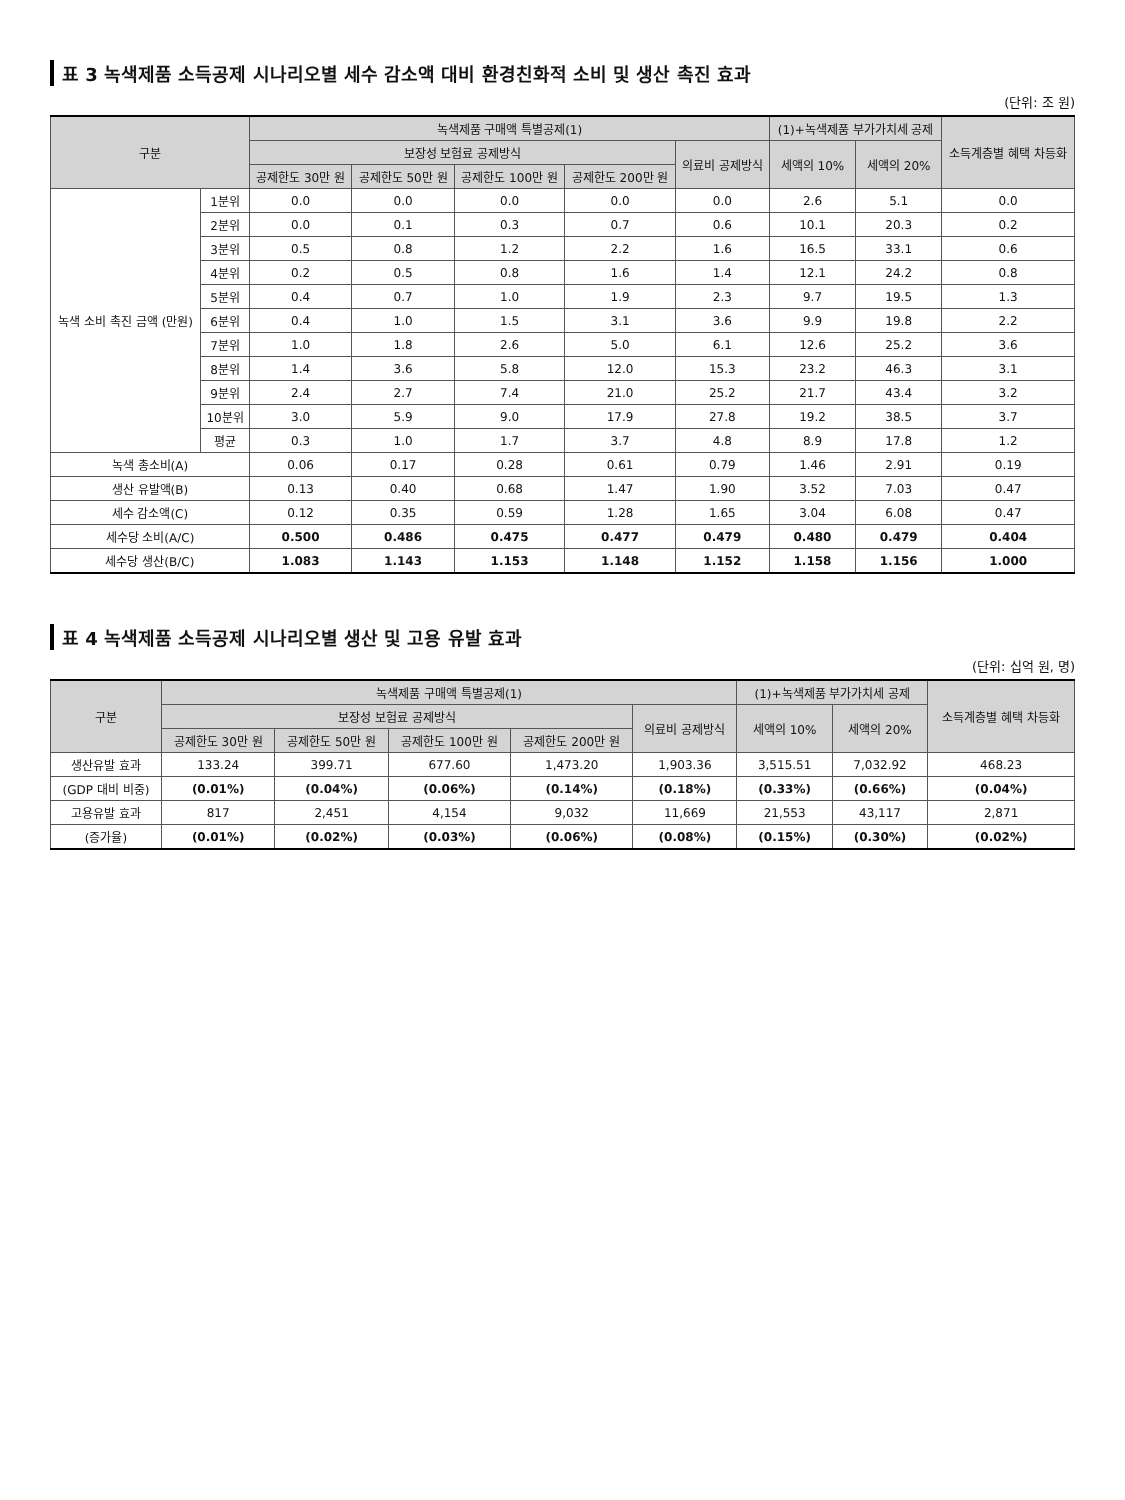표 3 녹색제품 소득공제 시나리오별 세수 감소액 대비 환경친화적 소비 및 생산 촉진 효과
(단위: 조 원)
| 구분 | | 녹색제품 구매액 특별공제(1) | | | | | (1)+녹색제품 부가가치세 공제 | | 소득계층별 혜택 차등화 |
| --- | --- | --- | --- | --- | --- | --- | --- | --- | --- |
| | | 보장성 보험료 공제방식 | | | | 의료비 공제방식 | 세액의 10% | 세액의 20% | |
| | | 공제한도 30만 원 | 공제한도 50만 원 | 공제한도 100만 원 | 공제한도 200만 원 | | | | |
| 녹색 소비 촉진 금액 (만원) | 1분위 | 0.0 | 0.0 | 0.0 | 0.0 | 0.0 | 2.6 | 5.1 | 0.0 |
| | 2분위 | 0.0 | 0.1 | 0.3 | 0.7 | 0.6 | 10.1 | 20.3 | 0.2 |
| | 3분위 | 0.5 | 0.8 | 1.2 | 2.2 | 1.6 | 16.5 | 33.1 | 0.6 |
| | 4분위 | 0.2 | 0.5 | 0.8 | 1.6 | 1.4 | 12.1 | 24.2 | 0.8 |
| | 5분위 | 0.4 | 0.7 | 1.0 | 1.9 | 2.3 | 9.7 | 19.5 | 1.3 |
| | 6분위 | 0.4 | 1.0 | 1.5 | 3.1 | 3.6 | 9.9 | 19.8 | 2.2 |
| | 7분위 | 1.0 | 1.8 | 2.6 | 5.0 | 6.1 | 12.6 | 25.2 | 3.6 |
| | 8분위 | 1.4 | 3.6 | 5.8 | 12.0 | 15.3 | 23.2 | 46.3 | 3.1 |
| | 9분위 | 2.4 | 2.7 | 7.4 | 21.0 | 25.2 | 21.7 | 43.4 | 3.2 |
| | 10분위 | 3.0 | 5.9 | 9.0 | 17.9 | 27.8 | 19.2 | 38.5 | 3.7 |
| | 평균 | 0.3 | 1.0 | 1.7 | 3.7 | 4.8 | 8.9 | 17.8 | 1.2 |
| 녹색 총소비(A) | | 0.06 | 0.17 | 0.28 | 0.61 | 0.79 | 1.46 | 2.91 | 0.19 |
| 생산 유발액(B) | | 0.13 | 0.40 | 0.68 | 1.47 | 1.90 | 3.52 | 7.03 | 0.47 |
| 세수 감소액(C) | | 0.12 | 0.35 | 0.59 | 1.28 | 1.65 | 3.04 | 6.08 | 0.47 |
| 세수당 소비(A/C) | | 0.500 | 0.486 | 0.475 | 0.477 | 0.479 | 0.480 | 0.479 | 0.404 |
| 세수당 생산(B/C) | | 1.083 | 1.143 | 1.153 | 1.148 | 1.152 | 1.158 | 1.156 | 1.000 |
표 4 녹색제품 소득공제 시나리오별 생산 및 고용 유발 효과
(단위: 십억 원, 명)
| 구분 | 녹색제품 구매액 특별공제(1) | | | | | (1)+녹색제품 부가가치세 공제 | | 소득계층별 혜택 차등화 |
| --- | --- | --- | --- | --- | --- | --- | --- | --- |
| | 보장성 보험료 공제방식 | | | | 의료비 공제방식 | 세액의 10% | 세액의 20% | |
| | 공제한도 30만 원 | 공제한도 50만 원 | 공제한도 100만 원 | 공제한도 200만 원 | | | | |
| 생산유발 효과 | 133.24 | 399.71 | 677.60 | 1,473.20 | 1,903.36 | 3,515.51 | 7,032.92 | 468.23 |
| (GDP 대비 비중) | (0.01%) | (0.04%) | (0.06%) | (0.14%) | (0.18%) | (0.33%) | (0.66%) | (0.04%) |
| 고용유발 효과 | 817 | 2,451 | 4,154 | 9,032 | 11,669 | 21,553 | 43,117 | 2,871 |
| (증가율) | (0.01%) | (0.02%) | (0.03%) | (0.06%) | (0.08%) | (0.15%) | (0.30%) | (0.02%) |